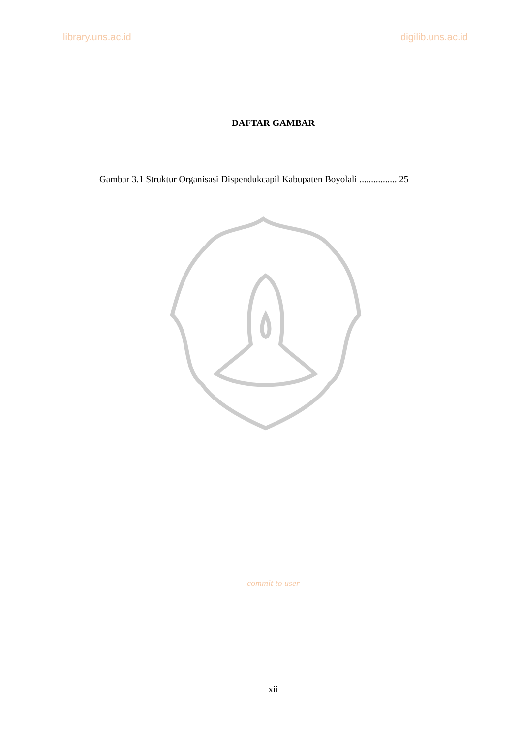library.uns.ac.id digilib.uns.ac.id
DAFTAR GAMBAR
Gambar 3.1 Struktur Organisasi Dispendukcapil Kabupaten Boyolali ................ 25
commit to user
xii